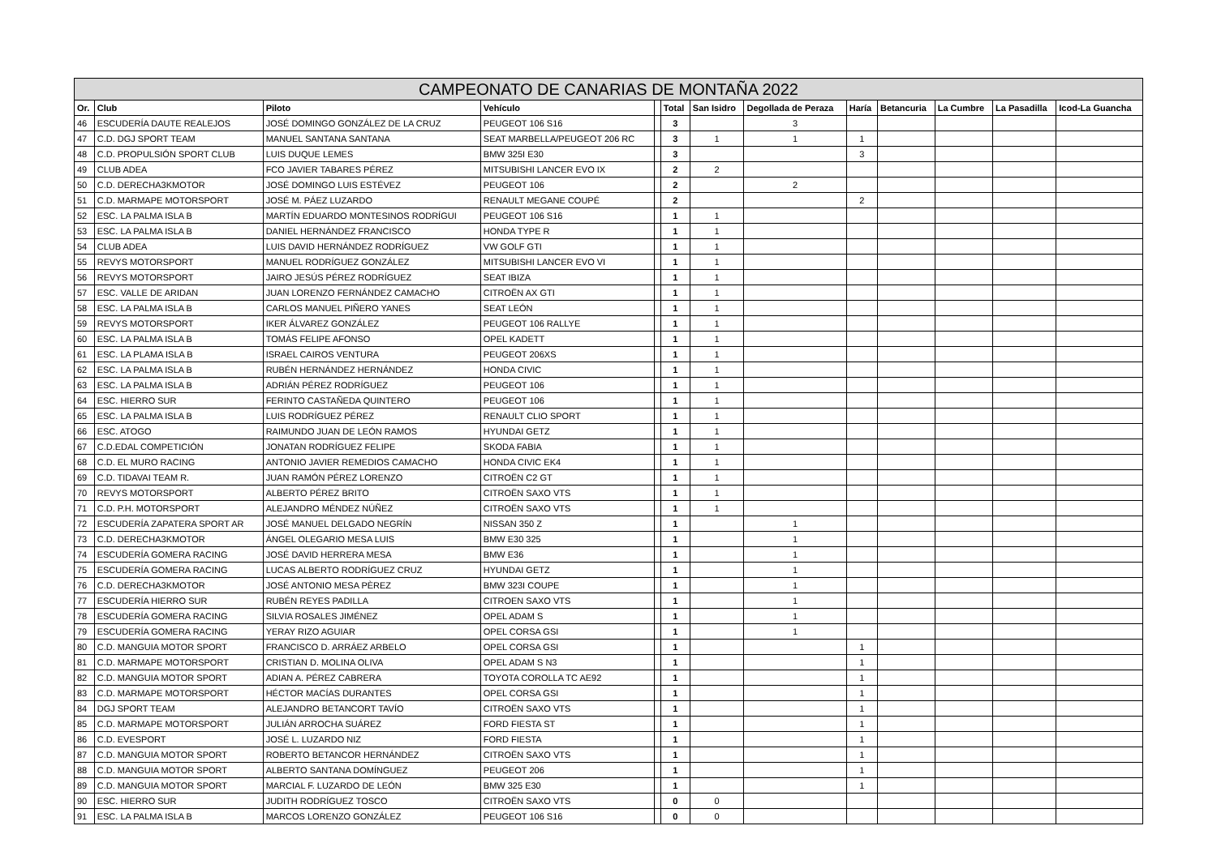| CAMPEONATO DE CANARIAS DE MONTAÑA 2022 | | | | | | | | | | | | |
| --- | --- | --- | --- | --- | --- | --- | --- | --- | --- | --- | --- | --- |
| Or. | Club | Piloto | Vehículo | | Total | San Isidro | Degollada de Peraza | Haría | Betancuria | La Cumbre | La Pasadilla | Icod-La Guancha |
| 46 | ESCUDERÍA DAUTE REALEJOS | JOSÉ DOMINGO GONZÁLEZ DE LA CRUZ | PEUGEOT 106 S16 | | 3 | | 3 | | | | | |
| 47 | C.D. DGJ SPORT TEAM | MANUEL SANTANA SANTANA | SEAT MARBELLA/PEUGEOT 206 RC | | 3 | 1 | 1 | 1 | | | | |
| 48 | C.D. PROPULSIÓN SPORT CLUB | LUIS DUQUE LEMES | BMW 325I E30 | | 3 | | | 3 | | | | |
| 49 | CLUB ADEA | FCO JAVIER TABARES PÉREZ | MITSUBISHI LANCER EVO IX | | 2 | 2 | | | | | | |
| 50 | C.D. DERECHA3KMOTOR | JOSÉ DOMINGO LUIS ESTÉVEZ | PEUGEOT 106 | | 2 | | 2 | | | | | |
| 51 | C.D. MARMAPE MOTORSPORT | JOSÉ M. PÁEZ LUZARDO | RENAULT MEGANE COUPÉ | | 2 | | | 2 | | | | |
| 52 | ESC. LA PALMA ISLA B | MARTÍN EDUARDO MONTESINOS RODRÍGUI | PEUGEOT 106 S16 | | 1 | 1 | | | | | | |
| 53 | ESC. LA PALMA ISLA B | DANIEL HERNÁNDEZ FRANCISCO | HONDA TYPE R | | 1 | 1 | | | | | | |
| 54 | CLUB ADEA | LUIS DAVID HERNÁNDEZ RODRÍGUEZ | VW GOLF GTI | | 1 | 1 | | | | | | |
| 55 | REVYS MOTORSPORT | MANUEL RODRÍGUEZ GONZÁLEZ | MITSUBISHI LANCER EVO VI | | 1 | 1 | | | | | | |
| 56 | REVYS MOTORSPORT | JAIRO JESÚS PÉREZ RODRÍGUEZ | SEAT IBIZA | | 1 | 1 | | | | | | |
| 57 | ESC. VALLE DE ARIDAN | JUAN LORENZO FERNÁNDEZ CAMACHO | CITROËN AX GTI | | 1 | 1 | | | | | | |
| 58 | ESC. LA PALMA ISLA B | CARLOS MANUEL PIÑERO YANES | SEAT LEÓN | | 1 | 1 | | | | | | |
| 59 | REVYS MOTORSPORT | IKER ÁLVAREZ GONZÁLEZ | PEUGEOT 106 RALLYE | | 1 | 1 | | | | | | |
| 60 | ESC. LA PALMA ISLA B | TOMÁS FELIPE AFONSO | OPEL KADETT | | 1 | 1 | | | | | | |
| 61 | ESC. LA PLAMA ISLA B | ISRAEL CAIROS VENTURA | PEUGEOT 206XS | | 1 | 1 | | | | | | |
| 62 | ESC. LA PALMA ISLA B | RUBÉN HERNÁNDEZ HERNÁNDEZ | HONDA CIVIC | | 1 | 1 | | | | | | |
| 63 | ESC. LA PALMA ISLA B | ADRIÁN PÉREZ RODRÍGUEZ | PEUGEOT 106 | | 1 | 1 | | | | | | |
| 64 | ESC. HIERRO SUR | FERINTO CASTAÑEDA QUINTERO | PEUGEOT 106 | | 1 | 1 | | | | | | |
| 65 | ESC. LA PALMA ISLA B | LUIS RODRÍGUEZ PÉREZ | RENAULT CLIO SPORT | | 1 | 1 | | | | | | |
| 66 | ESC. ATOGO | RAIMUNDO JUAN DE LEÓN RAMOS | HYUNDAI GETZ | | 1 | 1 | | | | | | |
| 67 | C.D.EDAL COMPETICIÓN | JONATAN RODRÍGUEZ FELIPE | SKODA FABIA | | 1 | 1 | | | | | | |
| 68 | C.D. EL MURO RACING | ANTONIO JAVIER REMEDIOS CAMACHO | HONDA CIVIC EK4 | | 1 | 1 | | | | | | |
| 69 | C.D. TIDAVAI TEAM R. | JUAN RAMÓN PÉREZ LORENZO | CITROËN C2 GT | | 1 | 1 | | | | | | |
| 70 | REVYS MOTORSPORT | ALBERTO PÉREZ BRITO | CITROËN SAXO VTS | | 1 | 1 | | | | | | |
| 71 | C.D. P.H. MOTORSPORT | ALEJANDRO MÉNDEZ NÚÑEZ | CITROËN SAXO VTS | | 1 | 1 | | | | | | |
| 72 | ESCUDERÍA ZAPATERA SPORT AR | JOSÉ MANUEL DELGADO NEGRÍN | NISSAN 350 Z | | 1 | | 1 | | | | | |
| 73 | C.D. DERECHA3KMOTOR | ÁNGEL OLEGARIO MESA LUIS | BMW E30 325 | | 1 | | 1 | | | | | |
| 74 | ESCUDERÍA GOMERA RACING | JOSÉ DAVID HERRERA MESA | BMW E36 | | 1 | | 1 | | | | | |
| 75 | ESCUDERÍA GOMERA RACING | LUCAS ALBERTO RODRÍGUEZ CRUZ | HYUNDAI GETZ | | 1 | | 1 | | | | | |
| 76 | C.D. DERECHA3KMOTOR | JOSÉ ANTONIO MESA PÈREZ | BMW 323I COUPE | | 1 | | 1 | | | | | |
| 77 | ESCUDERÍA HIERRO SUR | RUBÉN REYES PADILLA | CITROEN SAXO VTS | | 1 | | 1 | | | | | |
| 78 | ESCUDERÍA GOMERA RACING | SILVIA ROSALES JIMÉNEZ | OPEL ADAM S | | 1 | | 1 | | | | | |
| 79 | ESCUDERÍA GOMERA RACING | YERAY RIZO AGUIAR | OPEL CORSA GSI | | 1 | | 1 | | | | | |
| 80 | C.D. MANGUIA MOTOR SPORT | FRANCISCO D. ARRÁEZ ARBELO | OPEL CORSA GSI | | 1 | | | 1 | | | | |
| 81 | C.D. MARMAPE MOTORSPORT | CRISTIAN D. MOLINA OLIVA | OPEL ADAM S N3 | | 1 | | | 1 | | | | |
| 82 | C.D. MANGUIA MOTOR SPORT | ADIAN A. PÉREZ CABRERA | TOYOTA COROLLA TC AE92 | | 1 | | | 1 | | | | |
| 83 | C.D. MARMAPE MOTORSPORT | HÉCTOR MACÍAS DURANTES | OPEL CORSA GSI | | 1 | | | 1 | | | | |
| 84 | DGJ SPORT TEAM | ALEJANDRO BETANCORT TAVÍO | CITROËN SAXO VTS | | 1 | | | 1 | | | | |
| 85 | C.D. MARMAPE MOTORSPORT | JULIÁN ARROCHA SUÁREZ | FORD FIESTA ST | | 1 | | | 1 | | | | |
| 86 | C.D. EVESPORT | JOSÉ L. LUZARDO NIZ | FORD FIESTA | | 1 | | | 1 | | | | |
| 87 | C.D. MANGUIA MOTOR SPORT | ROBERTO BETANCOR HERNÁNDEZ | CITROËN SAXO VTS | | 1 | | | 1 | | | | |
| 88 | C.D. MANGUIA MOTOR SPORT | ALBERTO SANTANA DOMÍNGUEZ | PEUGEOT 206 | | 1 | | | 1 | | | | |
| 89 | C.D. MANGUIA MOTOR SPORT | MARCIAL F. LUZARDO DE LEÓN | BMW 325 E30 | | 1 | | | 1 | | | | |
| 90 | ESC. HIERRO SUR | JUDITH RODRÍGUEZ TOSCO | CITROËN SAXO VTS | | 0 | 0 | | | | | | |
| 91 | ESC. LA PALMA ISLA B | MARCOS LORENZO GONZÁLEZ | PEUGEOT 106 S16 | | 0 | 0 | | | | | | |